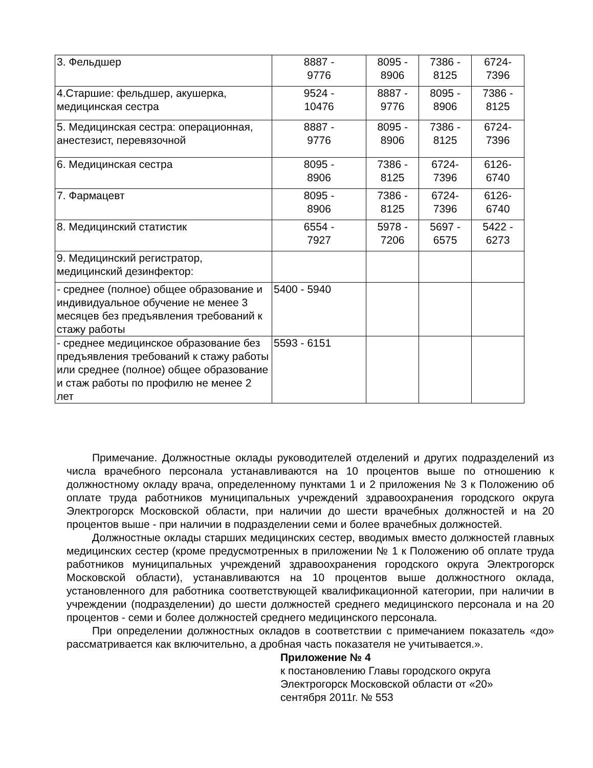| 3. Фельдшер | 8887 - 9776 | 8095 - 8906 | 7386 - 8125 | 6724- 7396 |
| 4.Старшие: фельдшер, акушерка, медицинская сестра | 9524 - 10476 | 8887 - 9776 | 8095 - 8906 | 7386 - 8125 |
| 5. Медицинская сестра: операционная, анестезист, перевязочной | 8887 - 9776 | 8095 - 8906 | 7386 - 8125 | 6724- 7396 |
| 6. Медицинская сестра | 8095 - 8906 | 7386 - 8125 | 6724- 7396 | 6126- 6740 |
| 7. Фармацевт | 8095 - 8906 | 7386 - 8125 | 6724- 7396 | 6126- 6740 |
| 8. Медицинский статистик | 6554 - 7927 | 5978 - 7206 | 5697 - 6575 | 5422 - 6273 |
| 9. Медицинский регистратор, медицинский дезинфектор: | | | | |
| - среднее (полное) общее образование и индивидуальное обучение не менее 3 месяцев без предъявления требований к стажу работы | 5400 - 5940 | | | |
| - среднее медицинское образование без предъявления требований к стажу работы или среднее (полное) общее образование и стаж работы по профилю не менее 2 лет | 5593 - 6151 | | | |
Примечание. Должностные оклады руководителей отделений и других подразделений из числа врачебного персонала устанавливаются на 10 процентов выше по отношению к должностному окладу врача, определенному пунктами 1 и 2 приложения № 3 к Положению об оплате труда работников муниципальных учреждений здравоохранения городского округа Электрогорск Московской области, при наличии до шести врачебных должностей и на 20 процентов выше - при наличии в подразделении семи и более врачебных должностей.
Должностные оклады старших медицинских сестер, вводимых вместо должностей главных медицинских сестер (кроме предусмотренных в приложении № 1 к Положению об оплате труда работников муниципальных учреждений здравоохранения городского округа Электрогорск Московской области), устанавливаются на 10 процентов выше должностного оклада, установленного для работника соответствующей квалификационной категории, при наличии в учреждении (подразделении) до шести должностей среднего медицинского персонала и на 20 процентов - семи и более должностей среднего медицинского персонала.
При определении должностных окладов в соответствии с примечанием показатель «до» рассматривается как включительно, а дробная часть показателя не учитывается.».
Приложение № 4
к постановлению Главы городского округа Электрогорск Московской области от «20» сентября 2011г. № 553